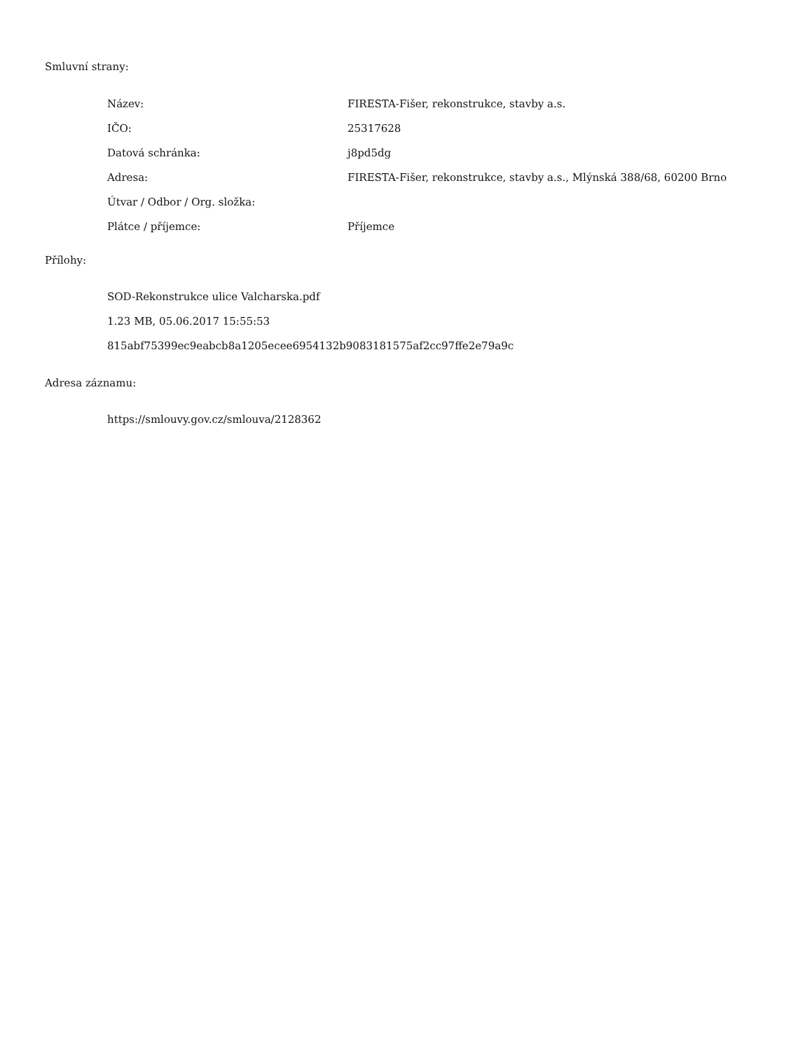Smluvní strany:
| Název: | FIRESTA-Fišer, rekonstrukce, stavby a.s. |
| IČO: | 25317628 |
| Datová schránka: | j8pd5dg |
| Adresa: | FIRESTA-Fišer, rekonstrukce, stavby a.s., Mlýnská 388/68, 60200 Brno |
| Útvar / Odbor / Org. složka: | |
| Plátce / příjemce: | Příjemce |
Přílohy:
SOD-Rekonstrukce ulice Valcharska.pdf
1.23 MB, 05.06.2017 15:55:53
815abf75399ec9eabcb8a1205ecee6954132b9083181575af2cc97ffe2e79a9c
Adresa záznamu:
https://smlouvy.gov.cz/smlouva/2128362